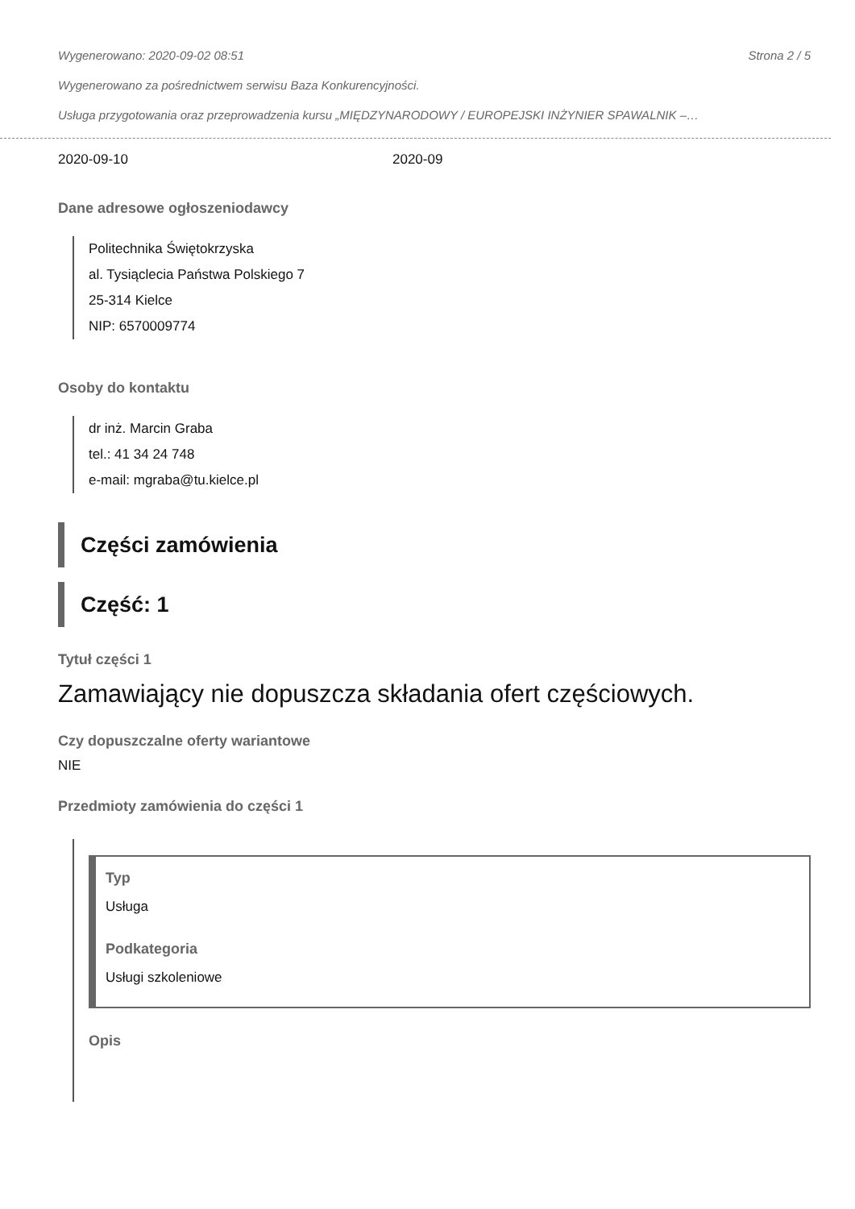Wygenerowano: 2020-09-02 08:51 Strona 2 / 5
Wygenerowano za pośrednictwem serwisu Baza Konkurencyjności.
Usługa przygotowania oraz przeprowadzenia kursu „MIĘDZYNARODOWY / EUROPEJSKI INŻYNIER SPAWALNIK –…
2020-09-10 2020-09
Dane adresowe ogłoszeniodawcy
Politechnika Świętokrzyska
al. Tysiąclecia Państwa Polskiego 7
25-314 Kielce
NIP: 6570009774
Osoby do kontaktu
dr inż. Marcin Graba
tel.: 41 34 24 748
e-mail: mgraba@tu.kielce.pl
Części zamówienia
Część: 1
Tytuł części 1
Zamawiający nie dopuszcza składania ofert częściowych.
Czy dopuszczalne oferty wariantowe
NIE
Przedmioty zamówienia do części 1
Typ
Usługa
Podkategoria
Usługi szkoleniowe
Opis